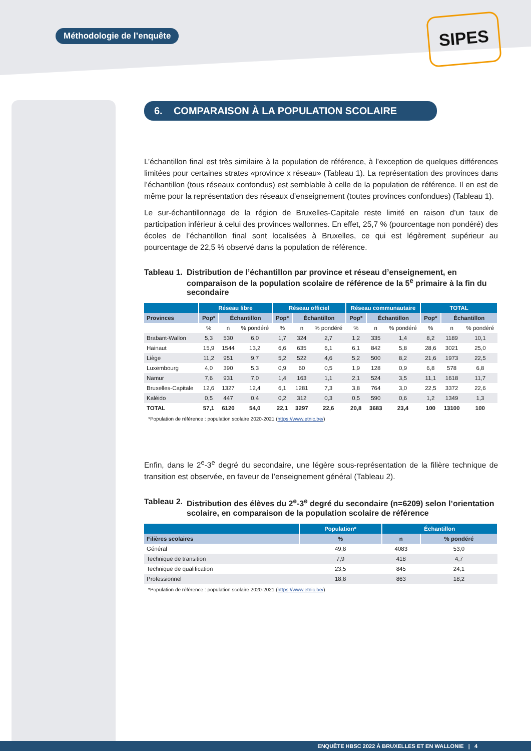Méthodologie de l’enquête SIPES
6. COMPARAISON À LA POPULATION SCOLAIRE
L’échantillon final est très similaire à la population de référence, à l’exception de quelques différences limitées pour certaines strates «province x réseau» (Tableau 1). La représentation des provinces dans l’échantillon (tous réseaux confondus) est semblable à celle de la population de référence. Il en est de même pour la représentation des réseaux d’enseignement (toutes provinces confondues) (Tableau 1).
Le sur-échantillonnage de la région de Bruxelles-Capitale reste limité en raison d’un taux de participation inférieur à celui des provinces wallonnes. En effet, 25,7 % (pourcentage non pondéré) des écoles de l’échantillon final sont localisées à Bruxelles, ce qui est légèrement supérieur au pourcentage de 22,5 % observé dans la population de référence.
Tableau 1. Distribution de l’échantillon par province et réseau d’enseignement, en comparaison de la population scolaire de référence de la 5<sup>e</sup> primaire à la fin du secondaire
| | Réseau libre | | | Réseau officiel | | | Réseau communautaire | | | TOTAL | | |
| --- | --- | --- | --- | --- | --- | --- | --- | --- | --- | --- | --- | --- |
| Provinces | Pop* | Échantillon | | Pop* | Échantillon | | Pop* | Échantillon | | Pop* | Échantillon | |
| | % | n | % pondéré | % | n | % pondéré | % | n | % pondéré | % | n | % pondéré |
| Brabant-Wallon | 5,3 | 530 | 6,0 | 1,7 | 324 | 2,7 | 1,2 | 335 | 1,4 | 8,2 | 1189 | 10,1 |
| Hainaut | 15,9 | 1544 | 13,2 | 6,6 | 635 | 6,1 | 6,1 | 842 | 5,8 | 28,6 | 3021 | 25,0 |
| Liège | 11,2 | 951 | 9,7 | 5,2 | 522 | 4,6 | 5,2 | 500 | 8,2 | 21,6 | 1973 | 22,5 |
| Luxembourg | 4,0 | 390 | 5,3 | 0,9 | 60 | 0,5 | 1,9 | 128 | 0,9 | 6,8 | 578 | 6,8 |
| Namur | 7,6 | 931 | 7,0 | 1,4 | 163 | 1,1 | 2,1 | 524 | 3,5 | 11,1 | 1618 | 11,7 |
| Bruxelles-Capitale | 12,6 | 1327 | 12,4 | 6,1 | 1281 | 7,3 | 3,8 | 764 | 3,0 | 22,5 | 3372 | 22,6 |
| Kaléido | 0,5 | 447 | 0,4 | 0,2 | 312 | 0,3 | 0,5 | 590 | 0,6 | 1,2 | 1349 | 1,3 |
| TOTAL | 57,1 | 6120 | 54,0 | 22,1 | 3297 | 22,6 | 20,8 | 3683 | 23,4 | 100 | 13100 | 100 |
*Population de référence : population scolaire 2020-2021 (https://www.etnic.be/)
Enfin, dans le 2<sup>e</sup>-3<sup>e</sup> degré du secondaire, une légère sous-représentation de la filière technique de transition est observée, en faveur de l’enseignement général (Tableau 2).
Tableau 2. Distribution des élèves du 2<sup>e</sup>-3<sup>e</sup> degré du secondaire (n=6209) selon l’orientation scolaire, en comparaison de la population scolaire de référence
| | Population* | Échantillon | |
| --- | --- | --- | --- |
| Filières scolaires | % | n | % pondéré |
| Général | 49,8 | 4083 | 53,0 |
| Technique de transition | 7,9 | 418 | 4,7 |
| Technique de qualification | 23,5 | 845 | 24,1 |
| Professionnel | 18,8 | 863 | 18,2 |
*Population de référence : population scolaire 2020-2021 (https://www.etnic.be/)
ENQUÊTE HBSC 2022 À BRUXELLES ET EN WALLONIE | 4